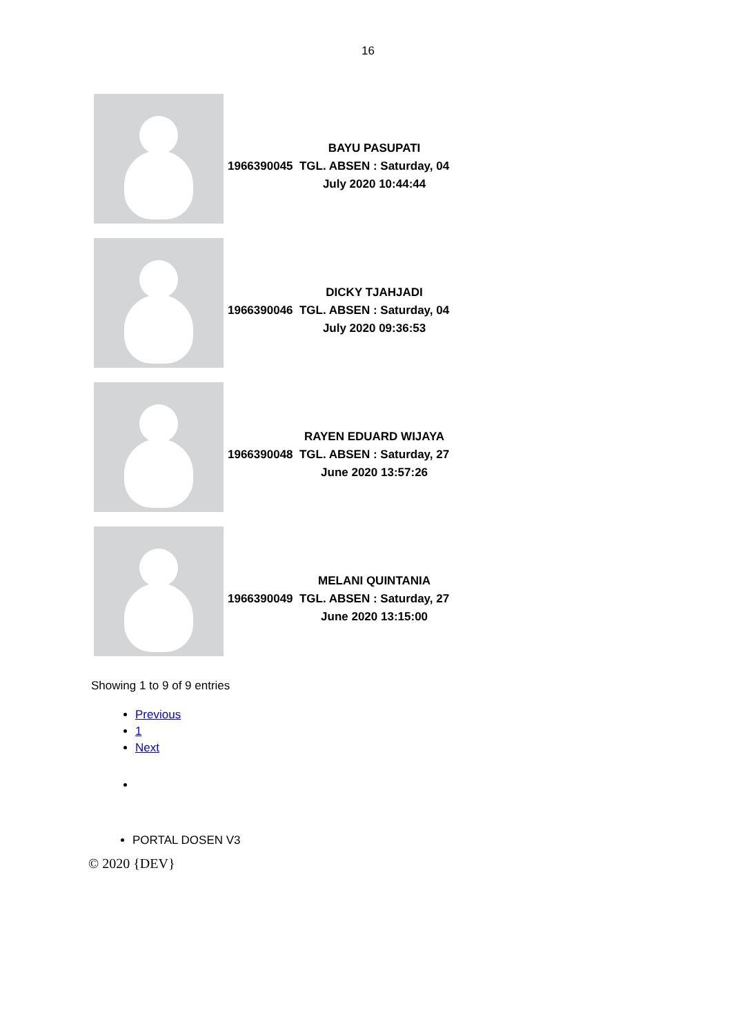16
| | 1966390045 | BAYU PASUPATI TGL. ABSEN : Saturday, 04 July 2020 10:44:44 |
| | 1966390046 | DICKY TJAHJADI TGL. ABSEN : Saturday, 04 July 2020 09:36:53 |
| | 1966390048 | RAYEN EDUARD WIJAYA TGL. ABSEN : Saturday, 27 June 2020 13:57:26 |
| | 1966390049 | MELANI QUINTANIA TGL. ABSEN : Saturday, 27 June 2020 13:15:00 |
Showing 1 to 9 of 9 entries
Previous
1
Next
PORTAL DOSEN V3
© 2020 {DEV}